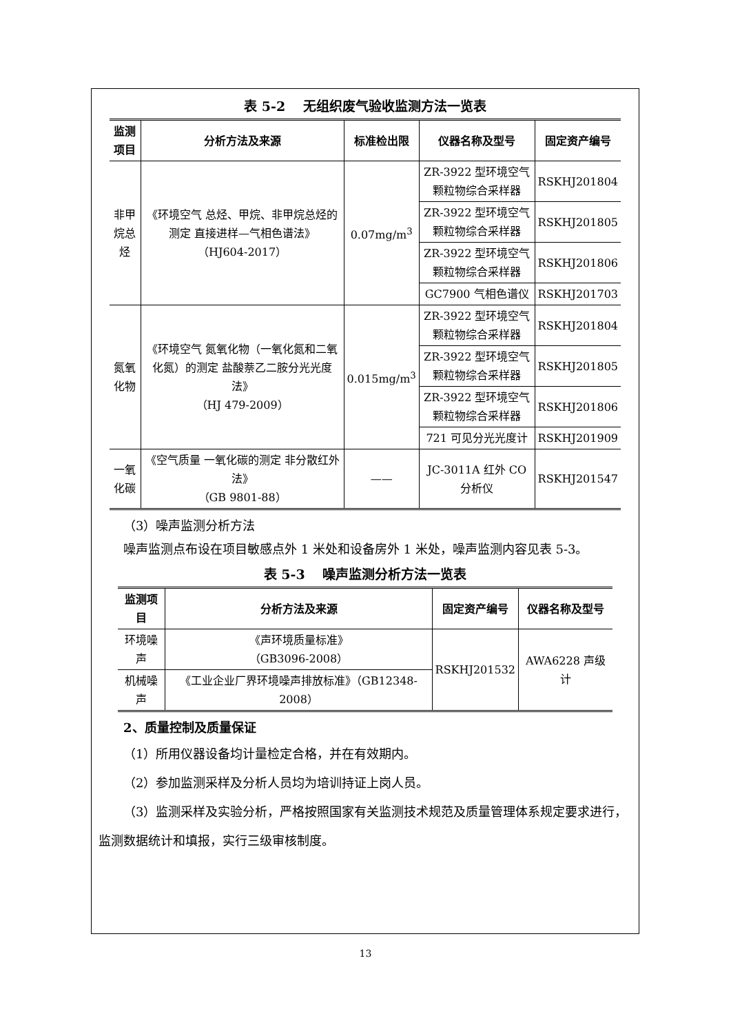表 5-2　 无组织废气验收监测方法一览表
| 监测项目 | 分析方法及来源 | 标准检出限 | 仪器名称及型号 | 固定资产编号 |
| --- | --- | --- | --- | --- |
| 非甲烷总 烃 | 《环境空气 总烃、甲烷、非甲烷总烃的测定 直接进样—气相色谱法》 （HJ604-2017） | 0.07mg/m<sup>3</sup> | ZR-3922 型环境空气颗粒物综合采样器 | RSKHJ201804 |
| | | | ZR-3922 型环境空气颗粒物综合采样器 | RSKHJ201805 |
| | | | ZR-3922 型环境空气颗粒物综合采样器 | RSKHJ201806 |
| | | | GC7900 气相色谱仪 | RSKHJ201703 |
| 氮氧化物 | 《环境空气 氮氧化物（一氧化氮和二氧化氮）的测定 盐酸萘乙二胺分光光度法》 （HJ 479-2009） | 0.015mg/m<sup>3</sup> | ZR-3922 型环境空气颗粒物综合采样器 | RSKHJ201804 |
| | | | ZR-3922 型环境空气颗粒物综合采样器 | RSKHJ201805 |
| | | | ZR-3922 型环境空气颗粒物综合采样器 | RSKHJ201806 |
| | | | 721 可见分光光度计 | RSKHJ201909 |
| 一氧化碳 | 《空气质量 一氧化碳的测定 非分散红外法》 （GB 9801-88） | —— | JC-3011A 红外 CO 分析仪 | RSKHJ201547 |
（3）噪声监测分析方法
噪声监测点布设在项目敏感点外 1 米处和设备房外 1 米处，噪声监测内容见表 5-3。
表 5-3　 噪声监测分析方法一览表
| 监测项目 | 分析方法及来源 | 固定资产编号 | 仪器名称及型号 |
| --- | --- | --- | --- |
| 环境噪声 | 《声环境质量标准》 （GB3096-2008） | RSKHJ201532 | AWA6228 声级计 |
| 机械噪声 | 《工业企业厂界环境噪声排放标准》（GB12348-2008） | | |
2、质量控制及质量保证
（1）所用仪器设备均计量检定合格，并在有效期内。
（2）参加监测采样及分析人员均为培训持证上岗人员。
（3）监测采样及实验分析，严格按照国家有关监测技术规范及质量管理体系规定要求进行，监测数据统计和填报，实行三级审核制度。
13